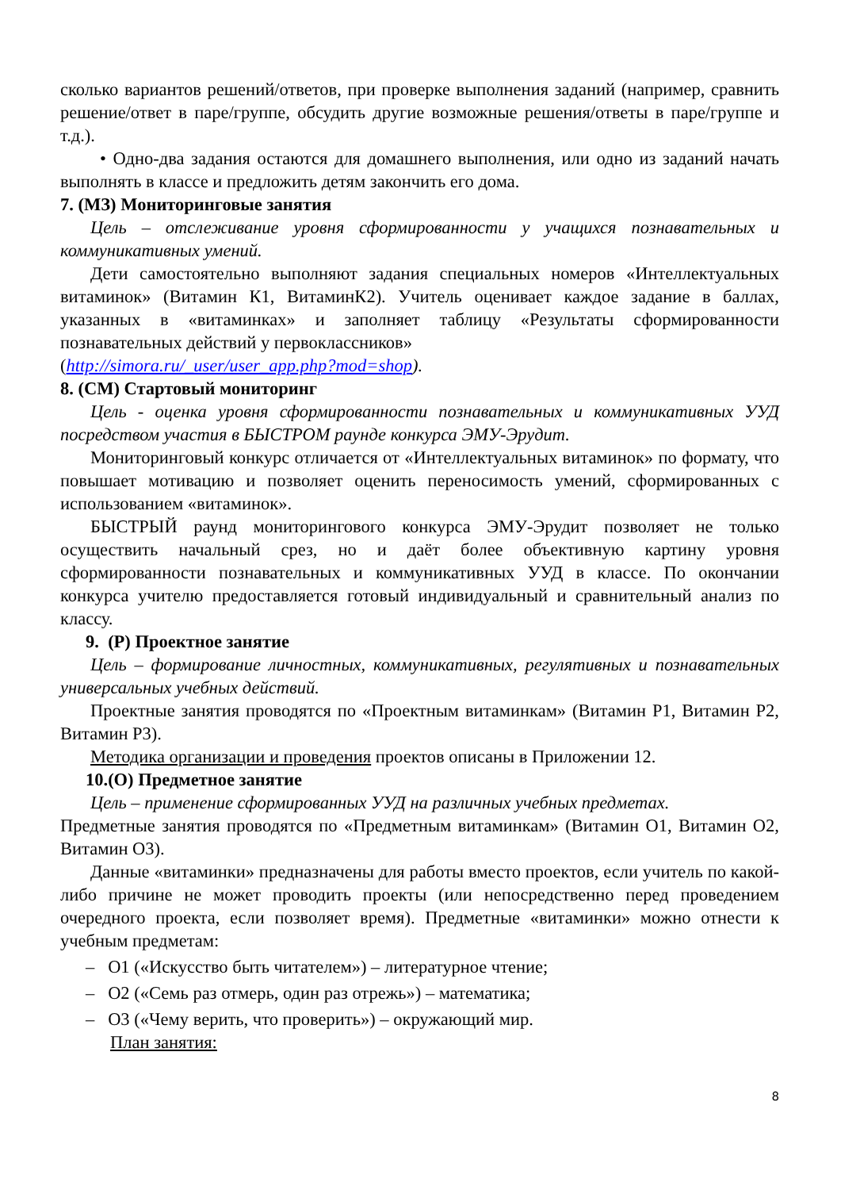сколько вариантов решений/ответов, при проверке выполнения заданий (например, сравнить решение/ответ в паре/группе, обсудить другие возможные решения/ответы в паре/группе и т.д.).
• Одно-два задания остаются для домашнего выполнения, или одно из заданий начать выполнять в классе и предложить детям закончить его дома.
7. (МЗ) Мониторинговые занятия
Цель – отслеживание уровня сформированности у учащихся познавательных и коммуникативных умений.
Дети самостоятельно выполняют задания специальных номеров «Интеллектуальных витаминок» (Витамин К1, ВитаминК2). Учитель оценивает каждое задание в баллах, указанных в «витаминках» и заполняет таблицу «Результаты сформированности познавательных действий у первоклассников»
(http://simora.ru/_user/user_app.php?mod=shop).
8. (СМ) Стартовый мониторинг
Цель - оценка уровня сформированности познавательных и коммуникативных УУД посредством участия в БЫСТРОМ раунде конкурса ЭМУ-Эрудит.
Мониторинговый конкурс отличается от «Интеллектуальных витаминок» по формату, что повышает мотивацию и позволяет оценить переносимость умений, сформированных с использованием «витаминок».
БЫСТРЫЙ раунд мониторингового конкурса ЭМУ-Эрудит позволяет не только осуществить начальный срез, но и даёт более объективную картину уровня сформированности познавательных и коммуникативных УУД в классе. По окончании конкурса учителю предоставляется готовый индивидуальный и сравнительный анализ по классу.
9. (Р) Проектное занятие
Цель – формирование личностных, коммуникативных, регулятивных и познавательных универсальных учебных действий.
Проектные занятия проводятся по «Проектным витаминкам» (Витамин Р1, Витамин Р2, Витамин Р3).
Методика организации и проведения проектов описаны в Приложении 12.
10.(О) Предметное занятие
Цель – применение сформированных УУД на различных учебных предметах.
Предметные занятия проводятся по «Предметным витаминкам» (Витамин О1, Витамин О2, Витамин О3).
Данные «витаминки» предназначены для работы вместо проектов, если учитель по какой-либо причине не может проводить проекты (или непосредственно перед проведением очередного проекта, если позволяет время). Предметные «витаминки» можно отнести к учебным предметам:
– О1 («Искусство быть читателем») – литературное чтение;
– О2 («Семь раз отмерь, один раз отрежь») – математика;
– О3 («Чему верить, что проверить») – окружающий мир.
План занятия:
8